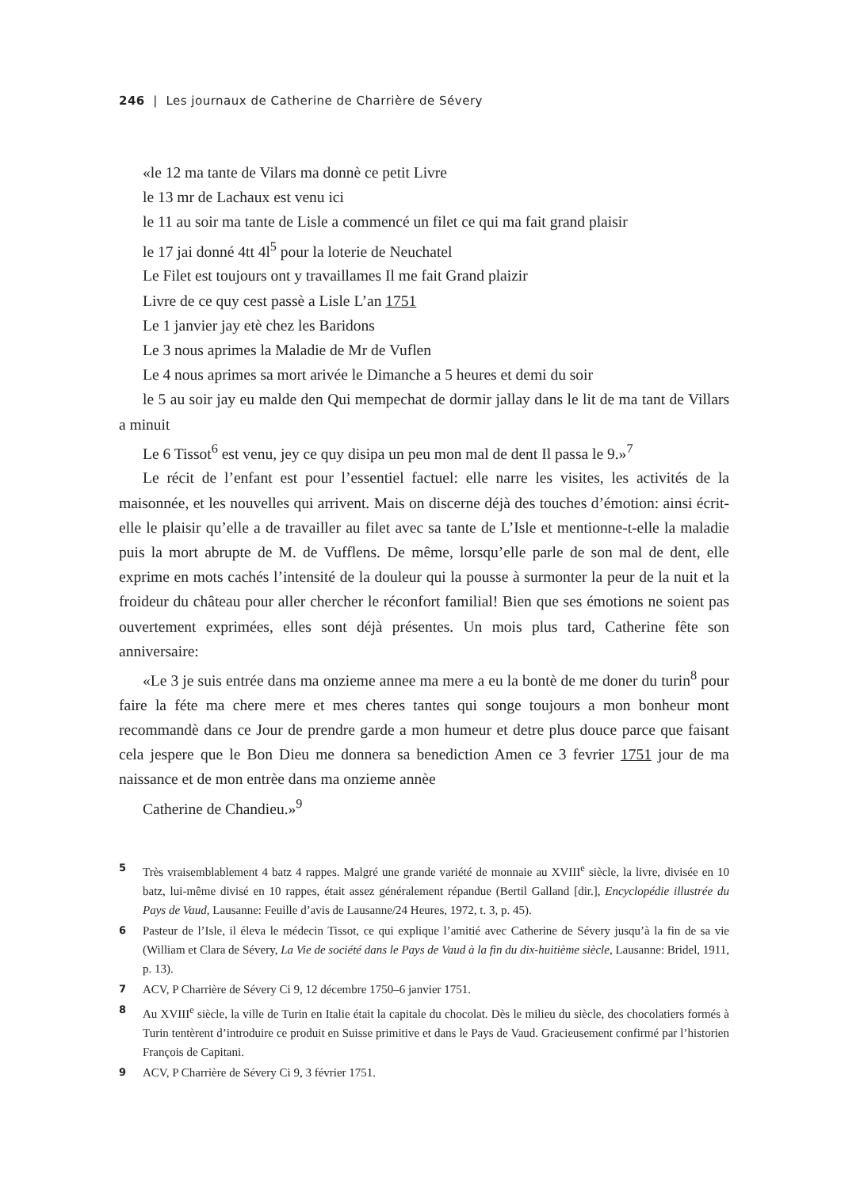246 | Les journaux de Catherine de Charrière de Sévery
«le 12 ma tante de Vilars ma donnè ce petit Livre
le 13 mr de Lachaux est venu ici
le 11 au soir ma tante de Lisle a commencé un filet ce qui ma fait grand plaisir
le 17 jai donné 4tt 4l<sup>5</sup> pour la loterie de Neuchatel
Le Filet est toujours ont y travaillames Il me fait Grand plaizir
Livre de ce quy cest passè a Lisle L’an 1751
Le 1 janvier jay etè chez les Baridons
Le 3 nous aprimes la Maladie de Mr de Vuflen
Le 4 nous aprimes sa mort arivée le Dimanche a 5 heures et demi du soir
le 5 au soir jay eu malde den Qui mempechat de dormir jallay dans le lit de ma tant de Villars a minuit
Le 6 Tissot<sup>6</sup> est venu, jey ce quy disipa un peu mon mal de dent Il passa le 9.»<sup>7</sup>
Le récit de l’enfant est pour l’essentiel factuel: elle narre les visites, les activités de la maisonnée, et les nouvelles qui arrivent. Mais on discerne déjà des touches d’émotion: ainsi écrit-elle le plaisir qu’elle a de travailler au filet avec sa tante de L’Isle et mentionne-t-elle la maladie puis la mort abrupte de M. de Vufflens. De même, lorsqu’elle parle de son mal de dent, elle exprime en mots cachés l’intensité de la douleur qui la pousse à surmonter la peur de la nuit et la froideur du château pour aller chercher le réconfort familial! Bien que ses émotions ne soient pas ouvertement exprimées, elles sont déjà présentes. Un mois plus tard, Catherine fête son anniversaire:
«Le 3 je suis entrée dans ma onzieme annee ma mere a eu la bontè de me doner du turin<sup>8</sup> pour faire la féte ma chere mere et mes cheres tantes qui songe toujours a mon bonheur mont recommandè dans ce Jour de prendre garde a mon humeur et detre plus douce parce que faisant cela jespere que le Bon Dieu me donnera sa benediction Amen ce 3 fevrier 1751 jour de ma naissance et de mon entrèe dans ma onzieme annèe
Catherine de Chandieu.»<sup>9</sup>
5 Très vraisemblablement 4 batz 4 rappes. Malgré une grande variété de monnaie au XVIII<sup>e</sup> siècle, la livre, divisée en 10 batz, lui-même divisé en 10 rappes, était assez généralement répandue (Bertil Galland [dir.], Encyclopédie illustrée du Pays de Vaud, Lausanne: Feuille d’avis de Lausanne/24 Heures, 1972, t. 3, p. 45).
6 Pasteur de l’Isle, il éleva le médecin Tissot, ce qui explique l’amitié avec Catherine de Sévery jusqu’à la fin de sa vie (William et Clara de Sévery, La Vie de société dans le Pays de Vaud à la fin du dix-huitième siècle, Lausanne: Bridel, 1911, p. 13).
7 ACV, P Charrière de Sévery Ci 9, 12 décembre 1750–6 janvier 1751.
8 Au XVIII<sup>e</sup> siècle, la ville de Turin en Italie était la capitale du chocolat. Dès le milieu du siècle, des chocolatiers formés à Turin tentèrent d’introduire ce produit en Suisse primitive et dans le Pays de Vaud. Gracieusement confirmé par l’historien François de Capitani.
9 ACV, P Charrière de Sévery Ci 9, 3 février 1751.